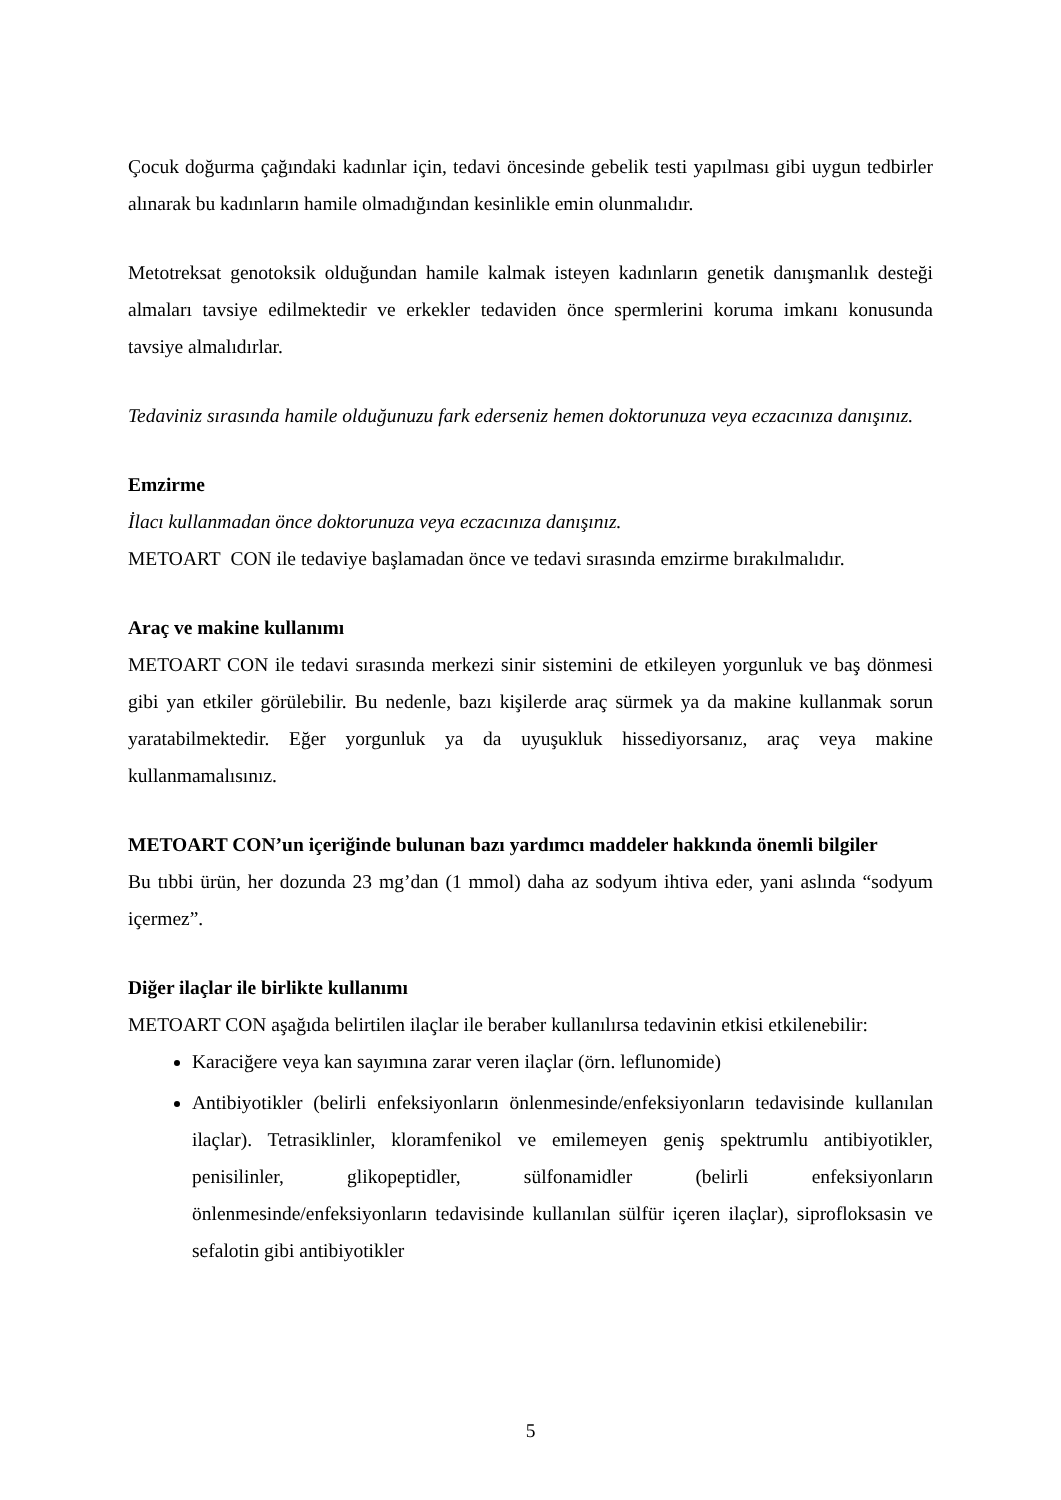Çocuk doğurma çağındaki kadınlar için, tedavi öncesinde gebelik testi yapılması gibi uygun tedbirler alınarak bu kadınların hamile olmadığından kesinlikle emin olunmalıdır.
Metotreksat genotoksik olduğundan hamile kalmak isteyen kadınların genetik danışmanlık desteği almaları tavsiye edilmektedir ve erkekler tedaviden önce spermlerini koruma imkanı konusunda tavsiye almalıdırlar.
Tedaviniz sırasında hamile olduğunuzu fark ederseniz hemen doktorunuza veya eczacınıza danışınız.
Emzirme
İlacı kullanmadan önce doktorunuza veya eczacınıza danışınız.
METOART CON ile tedaviye başlamadan önce ve tedavi sırasında emzirme bırakılmalıdır.
Araç ve makine kullanımı
METOART CON ile tedavi sırasında merkezi sinir sistemini de etkileyen yorgunluk ve baş dönmesi gibi yan etkiler görülebilir. Bu nedenle, bazı kişilerde araç sürmek ya da makine kullanmak sorun yaratabilmektedir. Eğer yorgunluk ya da uyuşukluk hissediyorsanız, araç veya makine kullanmamalısınız.
METOART CON’un içeriğinde bulunan bazı yardımcı maddeler hakkında önemli bilgiler
Bu tıbbi ürün, her dozunda 23 mg’dan (1 mmol) daha az sodyum ihtiva eder, yani aslında “sodyum içermez”.
Diğer ilaçlar ile birlikte kullanımı
METOART CON aşağıda belirtilen ilaçlar ile beraber kullanılırsa tedavinin etkisi etkilenebilir:
Karaciğere veya kan sayımına zarar veren ilaçlar (örn. leflunomide)
Antibiyotikler (belirli enfeksiyonların önlenmesinde/enfeksiyonların tedavisinde kullanılan ilaçlar). Tetrasiklinler, kloramfenikol ve emilemeyen geniş spektrumlu antibiyotikler, penisilinler, glikopeptidler, sülfonamidler (belirli enfeksiyonların önlenmesinde/enfeksiyonların tedavisinde kullanılan sülfür içeren ilaçlar), siprofloksasin ve sefalotin gibi antibiyotikler
5